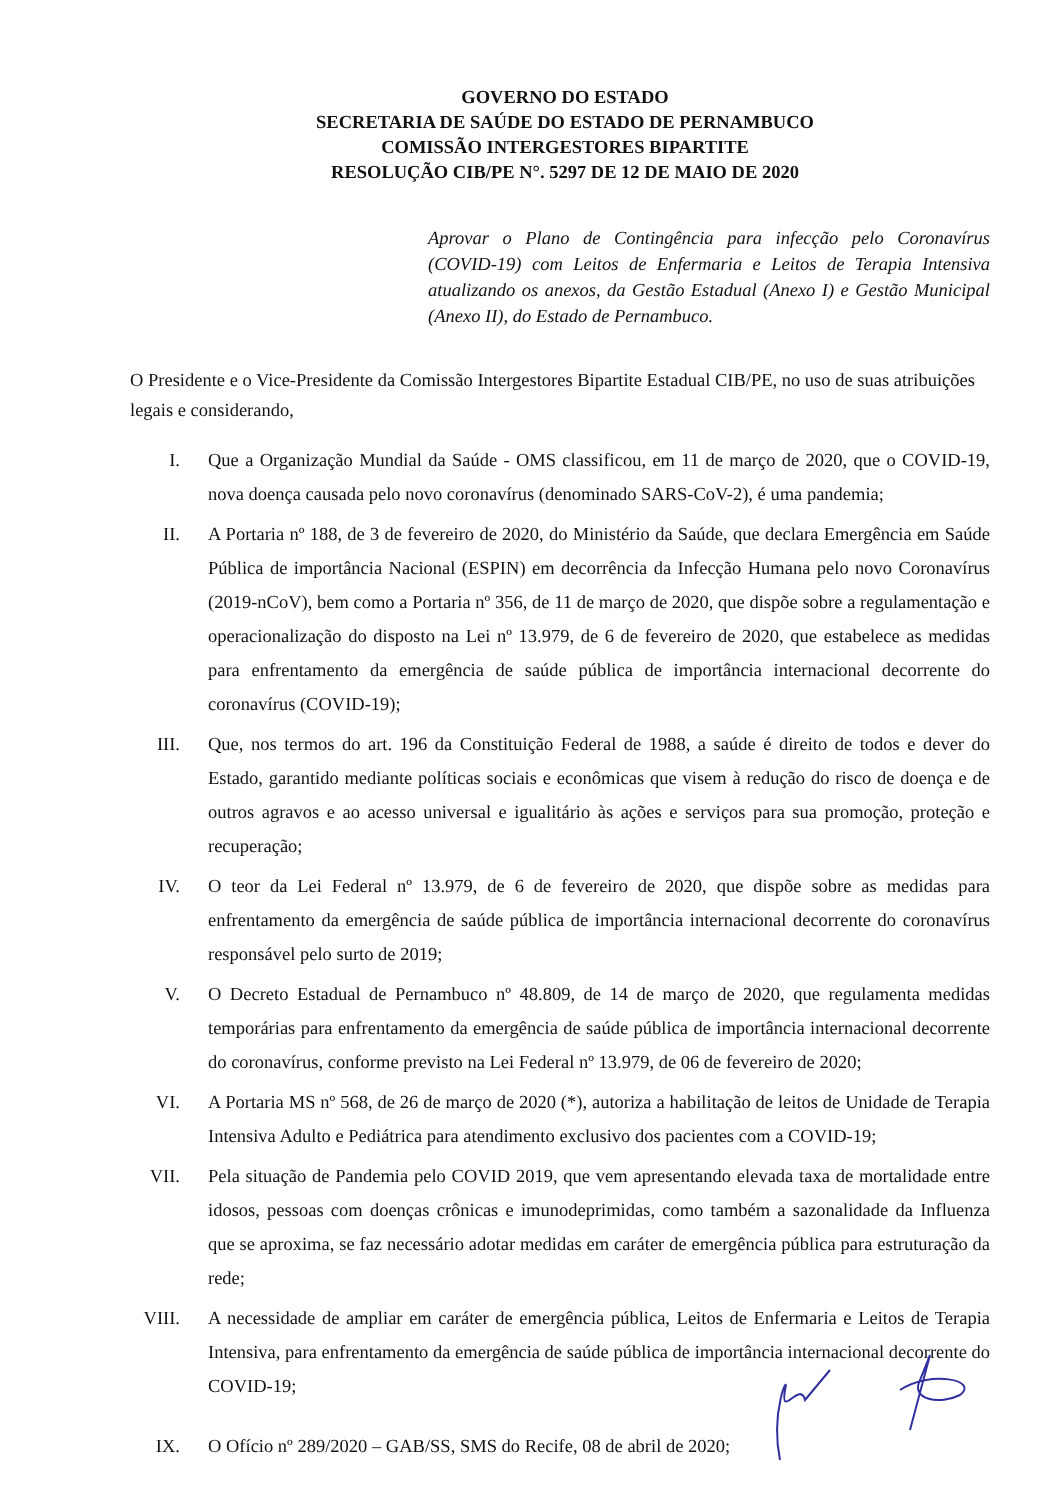GOVERNO DO ESTADO
SECRETARIA DE SAÚDE DO ESTADO DE PERNAMBUCO
COMISSÃO INTERGESTORES BIPARTITE
RESOLUÇÃO CIB/PE N°. 5297 DE 12 DE MAIO DE 2020
Aprovar o Plano de Contingência para infecção pelo Coronavírus (COVID-19) com Leitos de Enfermaria e Leitos de Terapia Intensiva atualizando os anexos, da Gestão Estadual (Anexo I) e Gestão Municipal (Anexo II), do Estado de Pernambuco.
O Presidente e o Vice-Presidente da Comissão Intergestores Bipartite Estadual CIB/PE, no uso de suas atribuições legais e considerando,
I. Que a Organização Mundial da Saúde - OMS classificou, em 11 de março de 2020, que o COVID-19, nova doença causada pelo novo coronavírus (denominado SARS-CoV-2), é uma pandemia;
II. A Portaria nº 188, de 3 de fevereiro de 2020, do Ministério da Saúde, que declara Emergência em Saúde Pública de importância Nacional (ESPIN) em decorrência da Infecção Humana pelo novo Coronavírus (2019-nCoV), bem como a Portaria nº 356, de 11 de março de 2020, que dispõe sobre a regulamentação e operacionalização do disposto na Lei nº 13.979, de 6 de fevereiro de 2020, que estabelece as medidas para enfrentamento da emergência de saúde pública de importância internacional decorrente do coronavírus (COVID-19);
III. Que, nos termos do art. 196 da Constituição Federal de 1988, a saúde é direito de todos e dever do Estado, garantido mediante políticas sociais e econômicas que visem à redução do risco de doença e de outros agravos e ao acesso universal e igualitário às ações e serviços para sua promoção, proteção e recuperação;
IV. O teor da Lei Federal nº 13.979, de 6 de fevereiro de 2020, que dispõe sobre as medidas para enfrentamento da emergência de saúde pública de importância internacional decorrente do coronavírus responsável pelo surto de 2019;
V. O Decreto Estadual de Pernambuco nº 48.809, de 14 de março de 2020, que regulamenta medidas temporárias para enfrentamento da emergência de saúde pública de importância internacional decorrente do coronavírus, conforme previsto na Lei Federal nº 13.979, de 06 de fevereiro de 2020;
VI. A Portaria MS nº 568, de 26 de março de 2020 (*), autoriza a habilitação de leitos de Unidade de Terapia Intensiva Adulto e Pediátrica para atendimento exclusivo dos pacientes com a COVID-19;
VII. Pela situação de Pandemia pelo COVID 2019, que vem apresentando elevada taxa de mortalidade entre idosos, pessoas com doenças crônicas e imunodeprimidas, como também a sazonalidade da Influenza que se aproxima, se faz necessário adotar medidas em caráter de emergência pública para estruturação da rede;
VIII. A necessidade de ampliar em caráter de emergência pública, Leitos de Enfermaria e Leitos de Terapia Intensiva, para enfrentamento da emergência de saúde pública de importância internacional decorrente do COVID-19;
IX. O Ofício nº 289/2020 – GAB/SS, SMS do Recife, 08 de abril de 2020;